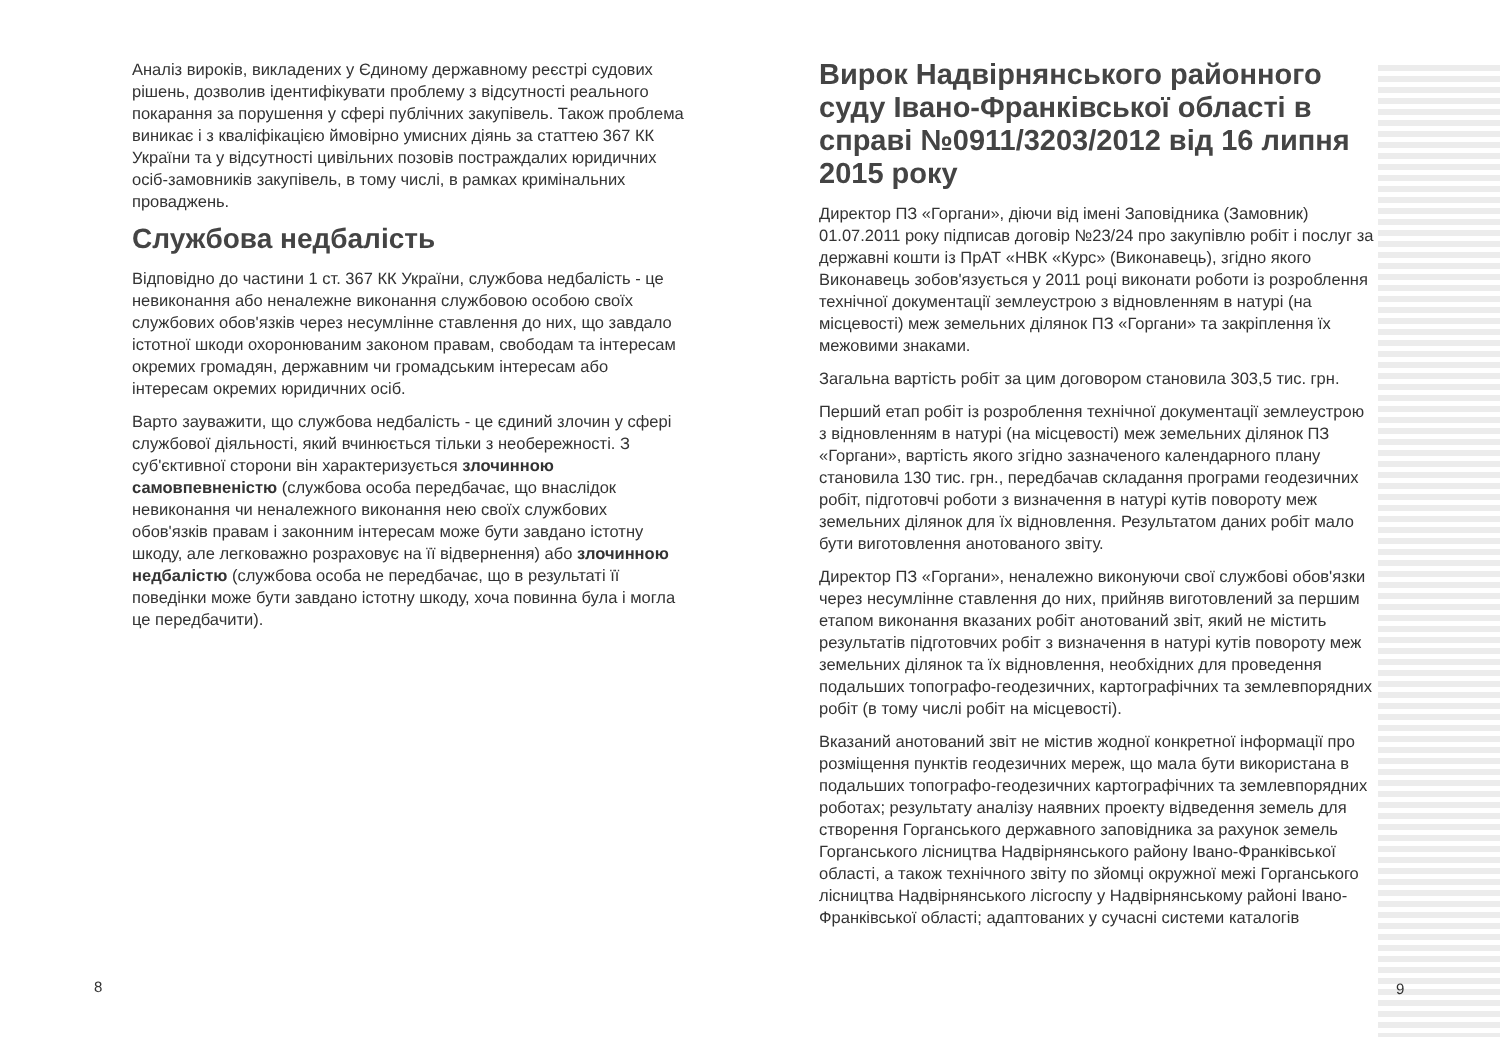Аналіз вироків, викладених у Єдиному державному реєстрі судових рішень, дозволив ідентифікувати проблему з відсутності реального покарання за порушення у сфері публічних закупівель. Також проблема виникає і з кваліфікацією ймовірно умисних діянь за статтею 367 КК України та у відсутності цивільних позовів постраждалих юридичних осіб-замовників закупівель, в тому числі, в рамках кримінальних проваджень.
Службова недбалість
Відповідно до частини 1 ст. 367 КК України, службова недбалість - це невиконання або неналежне виконання службовою особою своїх службових обов'язків через несумлінне ставлення до них, що завдало істотної шкоди охоронюваним законом правам, свободам та інтересам окремих громадян, державним чи громадським інтересам або інтересам окремих юридичних осіб.
Варто зауважити, що службова недбалість - це єдиний злочин у сфері службової діяльності, який вчинюється тільки з необережності. З суб'єктивної сторони він характеризується злочинною самовпевненістю (службова особа передбачає, що внаслідок невиконання чи неналежного виконання нею своїх службових обов'язків правам і законним інтересам може бути завдано істотну шкоду, але легковажно розраховує на її відвернення) або злочинною недбалістю (службова особа не передбачає, що в результаті її поведінки може бути завдано істотну шкоду, хоча повинна була і могла це передбачити).
Вирок Надвірнянського районного суду Івано-Франківської області в справі №0911/3203/2012 від 16 липня 2015 року
Директор ПЗ «Горгани», діючи від імені Заповідника (Замовник) 01.07.2011 року підписав договір №23/24 про закупівлю робіт і послуг за державні кошти із ПрАТ «НВК «Курс» (Виконавець), згідно якого Виконавець зобов'язується у 2011 році виконати роботи із розроблення технічної документації землеустрою з відновленням в натурі (на місцевості) меж земельних ділянок ПЗ «Горгани» та закріплення їх межовими знаками.
Загальна вартість робіт за цим договором становила 303,5 тис. грн.
Перший етап робіт із розроблення технічної документації землеустрою з відновленням в натурі (на місцевості) меж земельних ділянок ПЗ «Горгани», вартість якого згідно зазначеного календарного плану становила 130 тис. грн., передбачав складання програми геодезичних робіт, підготовчі роботи з визначення в натурі кутів повороту меж земельних ділянок для їх відновлення. Результатом даних робіт мало бути виготовлення анотованого звіту.
Директор ПЗ «Горгани», неналежно виконуючи свої службові обов'язки через несумлінне ставлення до них, прийняв виготовлений за першим етапом виконання вказаних робіт анотований звіт, який не містить результатів підготовчих робіт з визначення в натурі кутів повороту меж земельних ділянок та їх відновлення, необхідних для проведення подальших топографо-геодезичних, картографічних та землевпорядних робіт (в тому числі робіт на місцевості).
Вказаний анотований звіт не містив жодної конкретної інформації про розміщення пунктів геодезичних мереж, що мала бути використана в подальших топографо-геодезичних картографічних та землевпорядних роботах; результату аналізу наявних проекту відведення земель для створення Горганського державного заповідника за рахунок земель Горганського лісництва Надвірнянського району Івано-Франківської області, а також технічного звіту по зйомці окружної межі Горганського лісництва Надвірнянського лісгоспу у Надвірнянському районі Івано-Франківської області; адаптованих у сучасні системи каталогів
8 9